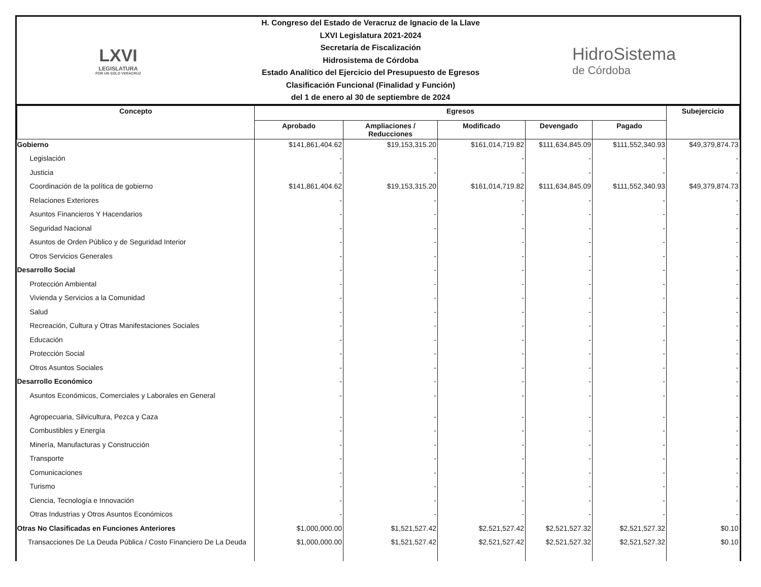LXVI
LEGISLATURA
POR UN SOLO VERACRUZ
H. Congreso del Estado de Veracruz de Ignacio de la Llave
LXVI Legislatura 2021-2024
Secretaría de Fiscalización
Hidrosistema de Córdoba
Estado Analítico del Ejercicio del Presupuesto de Egresos
Clasificación Funcional (Finalidad y Función)
del 1 de enero al 30 de septiembre de 2024
HidroSistema
de Córdoba
| Concepto | Egresos | | | | | Subejercicio |
| --- | --- | --- | --- | --- | --- | --- |
| | Aprobado | Ampliaciones / Reducciones | Modificado | Devengado | Pagado | |
| Gobierno | $141,861,404.62 | $19,153,315.20 | $161,014,719.82 | $111,634,845.09 | $111,552,340.93 | $49,379,874.73 |
| Legislación | - | - | - | - | - | - |
| Justicia | - | - | - | - | - | - |
| Coordinación de la política de gobierno | $141,861,404.62 | $19,153,315.20 | $161,014,719.82 | $111,634,845.09 | $111,552,340.93 | $49,379,874.73 |
| Relaciones Exteriores | - | - | - | - | - | - |
| Asuntos Financieros Y Hacendarios | - | - | - | - | - | - |
| Seguridad Nacional | - | - | - | - | - | - |
| Asuntos de Orden Público y de Seguridad Interior | - | - | - | - | - | - |
| Otros Servicios Generales | - | - | - | - | - | - |
| Desarrollo Social | - | - | - | - | - | - |
| Protección Ambiental | - | - | - | - | - | - |
| Vivienda y Servicios a la Comunidad | - | - | - | - | - | - |
| Salud | - | - | - | - | - | - |
| Recreación, Cultura y Otras Manifestaciones Sociales | - | - | - | - | - | - |
| Educación | - | - | - | - | - | - |
| Protección Social | - | - | - | - | - | - |
| Otros Asuntos Sociales | - | - | - | - | - | - |
| Desarrollo Económico | - | - | - | - | - | - |
| Asuntos Económicos, Comerciales y Laborales en General | - | - | - | - | - | - |
| Agropecuaria, Silvicultura, Pezca y Caza | - | - | - | - | - | - |
| Combustibles y Energía | - | - | - | - | - | - |
| Minería, Manufacturas y Construcción | - | - | - | - | - | - |
| Transporte | - | - | - | - | - | - |
| Comunicaciones | - | - | - | - | - | - |
| Turismo | - | - | - | - | - | - |
| Ciencia, Tecnología e Innovación | - | - | - | - | - | - |
| Otras Industrias y Otros Asuntos Económicos | - | - | - | - | - | - |
| Otras No Clasificadas en Funciones Anteriores | $1,000,000.00 | $1,521,527.42 | $2,521,527.42 | $2,521,527.32 | $2,521,527.32 | $0.10 |
| Transacciones De La Deuda Pública / Costo Financiero De La Deuda | $1,000,000.00 | $1,521,527.42 | $2,521,527.42 | $2,521,527.32 | $2,521,527.32 | $0.10 |